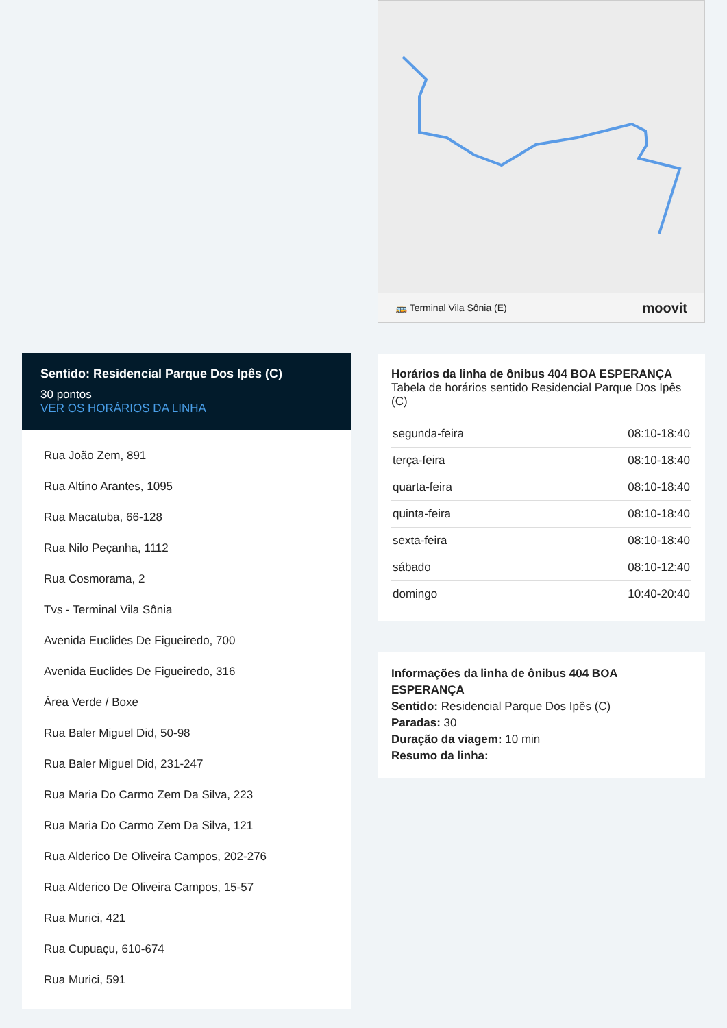Sentido: Residencial Parque Dos Ipês (C)
30 pontos
VER OS HORÁRIOS DA LINHA
Rua João Zem, 891
Rua Altíno Arantes, 1095
Rua Macatuba, 66-128
Rua Nilo Peçanha, 1112
Rua Cosmorama, 2
Tvs - Terminal Vila Sônia
Avenida Euclides De Figueiredo, 700
Avenida Euclides De Figueiredo, 316
Área Verde / Boxe
Rua Baler Miguel Did, 50-98
Rua Baler Miguel Did, 231-247
Rua Maria Do Carmo Zem Da Silva, 223
Rua Maria Do Carmo Zem Da Silva, 121
Rua Alderico De Oliveira Campos, 202-276
Rua Alderico De Oliveira Campos, 15-57
Rua Murici, 421
Rua Cupuaçu, 610-674
Rua Murici, 591
🚌 Terminal Vila Sônia (E) moovit
Horários da linha de ônibus 404 BOA ESPERANÇA
Tabela de horários sentido Residencial Parque Dos Ipês (C)
| segunda-feira | 08:10-18:40 |
| terça-feira | 08:10-18:40 |
| quarta-feira | 08:10-18:40 |
| quinta-feira | 08:10-18:40 |
| sexta-feira | 08:10-18:40 |
| sábado | 08:10-12:40 |
| domingo | 10:40-20:40 |
Informações da linha de ônibus 404 BOA ESPERANÇA
Sentido: Residencial Parque Dos Ipês (C)
Paradas: 30
Duração da viagem: 10 min
Resumo da linha: